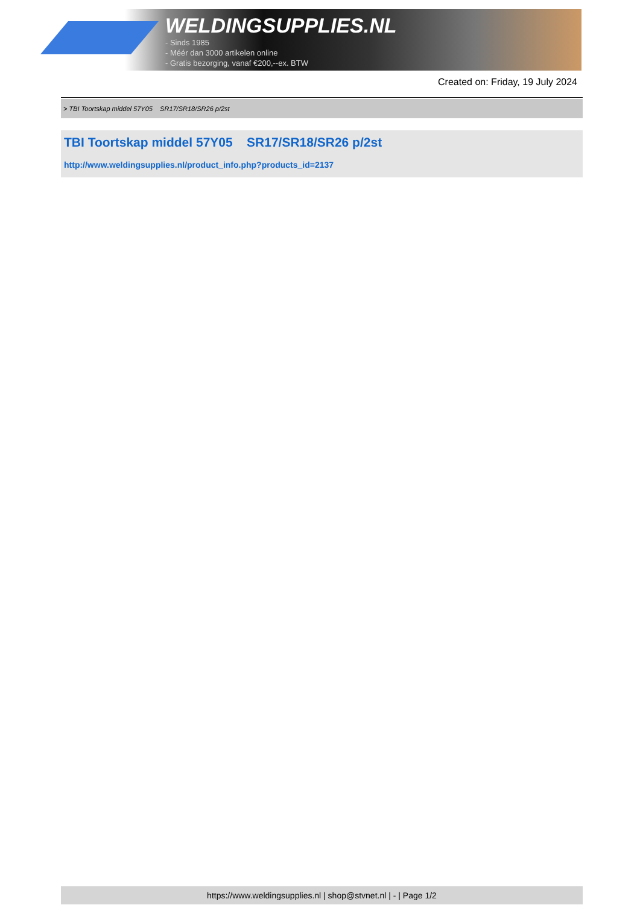WELDINGSUPPLIES.NL
- Sinds 1985
- Méér dan 3000 artikelen online
- Gratis bezorging, vanaf €200,--ex. BTW
Created on: Friday, 19 July 2024
> TBI Toortskap middel 57Y05 SR17/SR18/SR26 p/2st
TBI Toortskap middel 57Y05 SR17/SR18/SR26 p/2st
http://www.weldingsupplies.nl/product_info.php?products_id=2137
https://www.weldingsupplies.nl | shop@stvnet.nl | - | Page 1/2